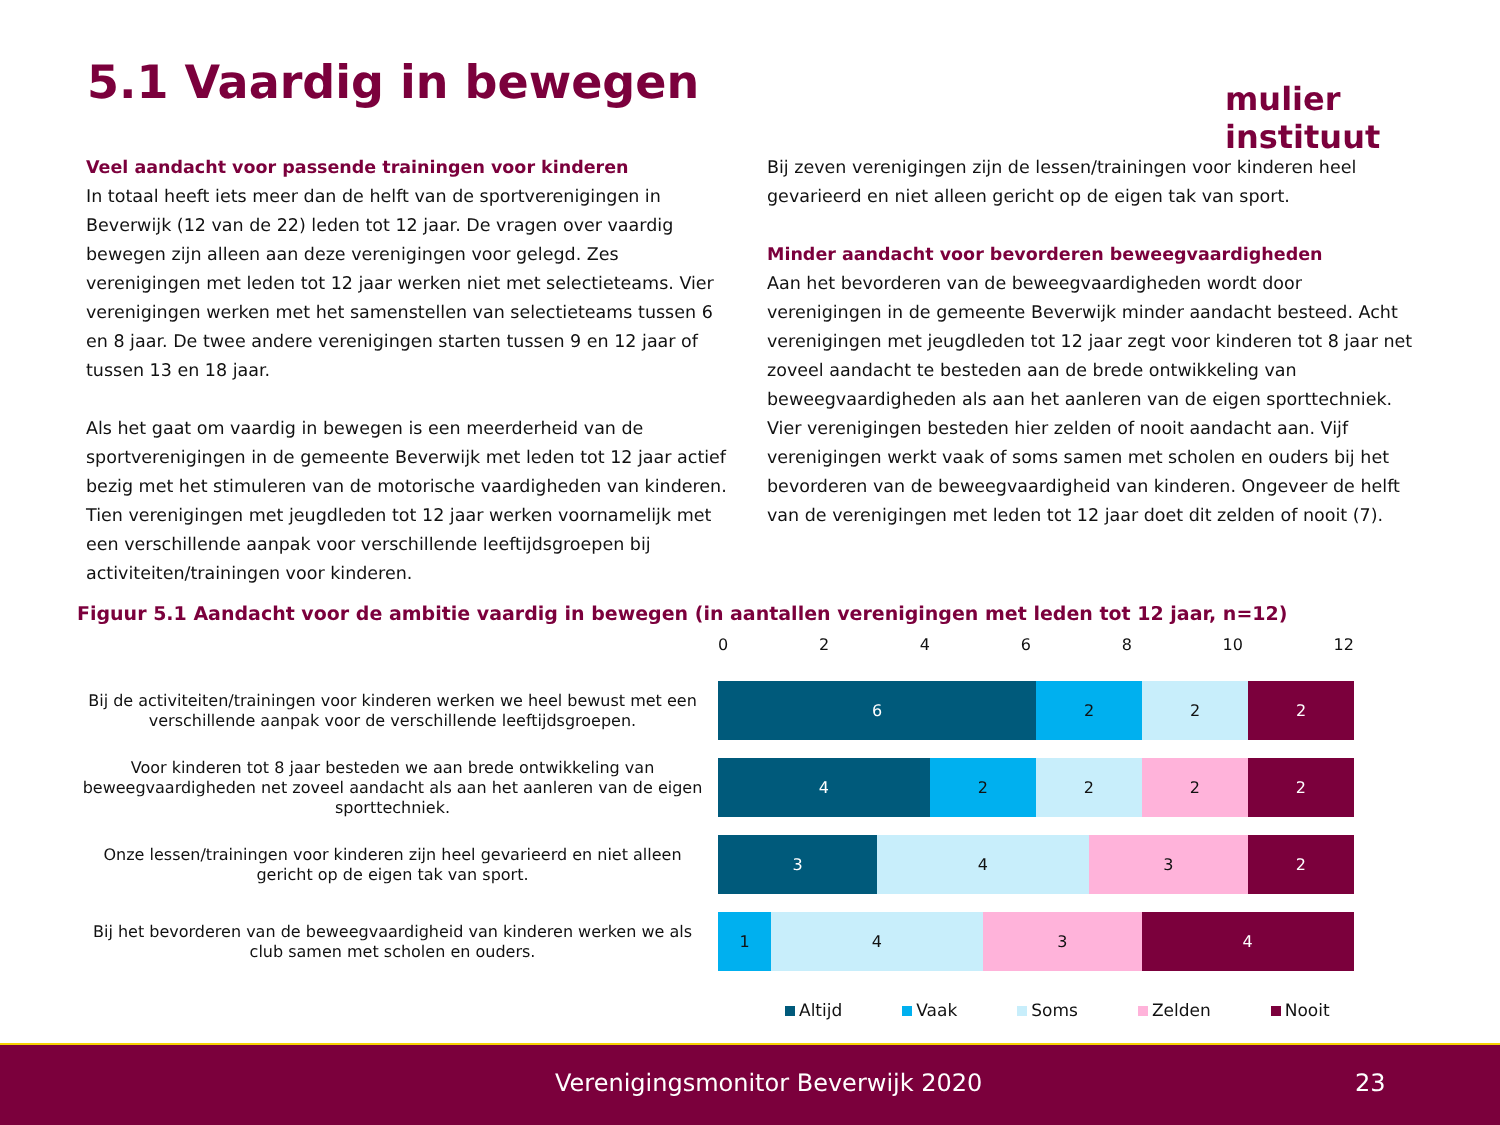5.1 Vaardig in bewegen mulier instituut
Veel aandacht voor passende trainingen voor kinderen
In totaal heeft iets meer dan de helft van de sportverenigingen in Beverwijk (12 van de 22) leden tot 12 jaar. De vragen over vaardig bewegen zijn alleen aan deze verenigingen voor gelegd. Zes verenigingen met leden tot 12 jaar werken niet met selectieteams. Vier verenigingen werken met het samenstellen van selectieteams tussen 6 en 8 jaar. De twee andere verenigingen starten tussen 9 en 12 jaar of tussen 13 en 18 jaar.
Als het gaat om vaardig in bewegen is een meerderheid van de sportverenigingen in de gemeente Beverwijk met leden tot 12 jaar actief bezig met het stimuleren van de motorische vaardigheden van kinderen. Tien verenigingen met jeugdleden tot 12 jaar werken voornamelijk met een verschillende aanpak voor verschillende leeftijdsgroepen bij activiteiten/trainingen voor kinderen.
Bij zeven verenigingen zijn de lessen/trainingen voor kinderen heel gevarieerd en niet alleen gericht op de eigen tak van sport.
Minder aandacht voor bevorderen beweegvaardigheden
Aan het bevorderen van de beweegvaardigheden wordt door verenigingen in de gemeente Beverwijk minder aandacht besteed. Acht verenigingen met jeugdleden tot 12 jaar zegt voor kinderen tot 8 jaar net zoveel aandacht te besteden aan de brede ontwikkeling van beweegvaardigheden als aan het aanleren van de eigen sporttechniek. Vier verenigingen besteden hier zelden of nooit aandacht aan. Vijf verenigingen werkt vaak of soms samen met scholen en ouders bij het bevorderen van de beweegvaardigheid van kinderen. Ongeveer de helft van de verenigingen met leden tot 12 jaar doet dit zelden of nooit (7).
Figuur 5.1 Aandacht voor de ambitie vaardig in bewegen (in aantallen verenigingen met leden tot 12 jaar, n=12)
0 2 4 6 8 10 12
Bij de activiteiten/trainingen voor kinderen werken we heel bewust met een verschillende aanpak voor de verschillende leeftijdsgroepen.
6 2 2 2
Voor kinderen tot 8 jaar besteden we aan brede ontwikkeling van beweegvaardigheden net zoveel aandacht als aan het aanleren van de eigen sporttechniek.
4 2 2 2 2
Onze lessen/trainingen voor kinderen zijn heel gevarieerd en niet alleen gericht op de eigen tak van sport.
3 4 3 2
Bij het bevorderen van de beweegvaardigheid van kinderen werken we als club samen met scholen en ouders.
1 4 3 4
Altijd Vaak Soms Zelden Nooit
Verenigingsmonitor Beverwijk 2020 23